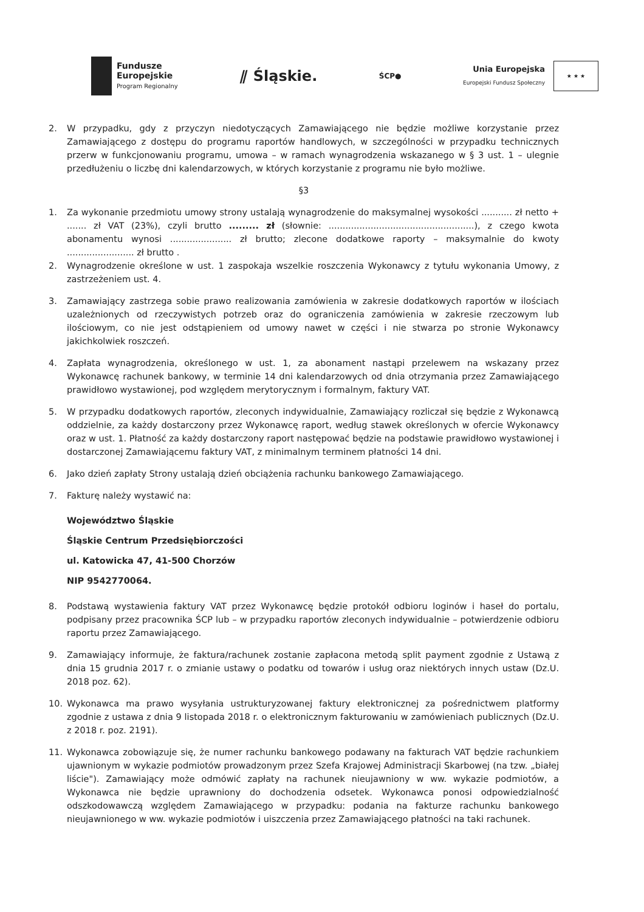Fundusze
Europejskie
Program Regionalny
⫽ Śląskie.
ŚCP●
Unia Europejska
Europejski Fundusz Społeczny
★ ★ ★
2. W przypadku, gdy z przyczyn niedotyczących Zamawiającego nie będzie możliwe korzystanie przez Zamawiającego z dostępu do programu raportów handlowych, w szczególności w przypadku technicznych przerw w funkcjonowaniu programu, umowa – w ramach wynagrodzenia wskazanego w § 3 ust. 1 – ulegnie przedłużeniu o liczbę dni kalendarzowych, w których korzystanie z programu nie było możliwe.
§3
1. Za wykonanie przedmiotu umowy strony ustalają wynagrodzenie do maksymalnej wysokości ........... zł netto + ....... zł VAT (23%), czyli brutto ......... zł (słownie: ....................................................), z czego kwota abonamentu wynosi ...................... zł brutto; zlecone dodatkowe raporty – maksymalnie do kwoty ........................ zł brutto .
2. Wynagrodzenie określone w ust. 1 zaspokaja wszelkie roszczenia Wykonawcy z tytułu wykonania Umowy, z zastrzeżeniem ust. 4.
3. Zamawiający zastrzega sobie prawo realizowania zamówienia w zakresie dodatkowych raportów w ilościach uzależnionych od rzeczywistych potrzeb oraz do ograniczenia zamówienia w zakresie rzeczowym lub ilościowym, co nie jest odstąpieniem od umowy nawet w części i nie stwarza po stronie Wykonawcy jakichkolwiek roszczeń.
4. Zapłata wynagrodzenia, określonego w ust. 1, za abonament nastąpi przelewem na wskazany przez Wykonawcę rachunek bankowy, w terminie 14 dni kalendarzowych od dnia otrzymania przez Zamawiającego prawidłowo wystawionej, pod względem merytorycznym i formalnym, faktury VAT.
5. W przypadku dodatkowych raportów, zleconych indywidualnie, Zamawiający rozliczał się będzie z Wykonawcą oddzielnie, za każdy dostarczony przez Wykonawcę raport, według stawek określonych w ofercie Wykonawcy oraz w ust. 1. Płatność za każdy dostarczony raport następować będzie na podstawie prawidłowo wystawionej i dostarczonej Zamawiającemu faktury VAT, z minimalnym terminem płatności 14 dni.
6. Jako dzień zapłaty Strony ustalają dzień obciążenia rachunku bankowego Zamawiającego.
7. Fakturę należy wystawić na:
Województwo Śląskie
Śląskie Centrum Przedsiębiorczości
ul. Katowicka 47, 41-500 Chorzów
NIP 9542770064.
8. Podstawą wystawienia faktury VAT przez Wykonawcę będzie protokół odbioru loginów i haseł do portalu, podpisany przez pracownika ŚCP lub – w przypadku raportów zleconych indywidualnie – potwierdzenie odbioru raportu przez Zamawiającego.
9. Zamawiający informuje, że faktura/rachunek zostanie zapłacona metodą split payment zgodnie z Ustawą z dnia 15 grudnia 2017 r. o zmianie ustawy o podatku od towarów i usług oraz niektórych innych ustaw (Dz.U. 2018 poz. 62).
10. Wykonawca ma prawo wysyłania ustrukturyzowanej faktury elektronicznej za pośrednictwem platformy zgodnie z ustawa z dnia 9 listopada 2018 r. o elektronicznym fakturowaniu w zamówieniach publicznych (Dz.U. z 2018 r. poz. 2191).
11. Wykonawca zobowiązuje się, że numer rachunku bankowego podawany na fakturach VAT będzie rachunkiem ujawnionym w wykazie podmiotów prowadzonym przez Szefa Krajowej Administracji Skarbowej (na tzw. „białej liście"). Zamawiający może odmówić zapłaty na rachunek nieujawniony w ww. wykazie podmiotów, a Wykonawca nie będzie uprawniony do dochodzenia odsetek. Wykonawca ponosi odpowiedzialność odszkodowawczą względem Zamawiającego w przypadku: podania na fakturze rachunku bankowego nieujawnionego w ww. wykazie podmiotów i uiszczenia przez Zamawiającego płatności na taki rachunek.